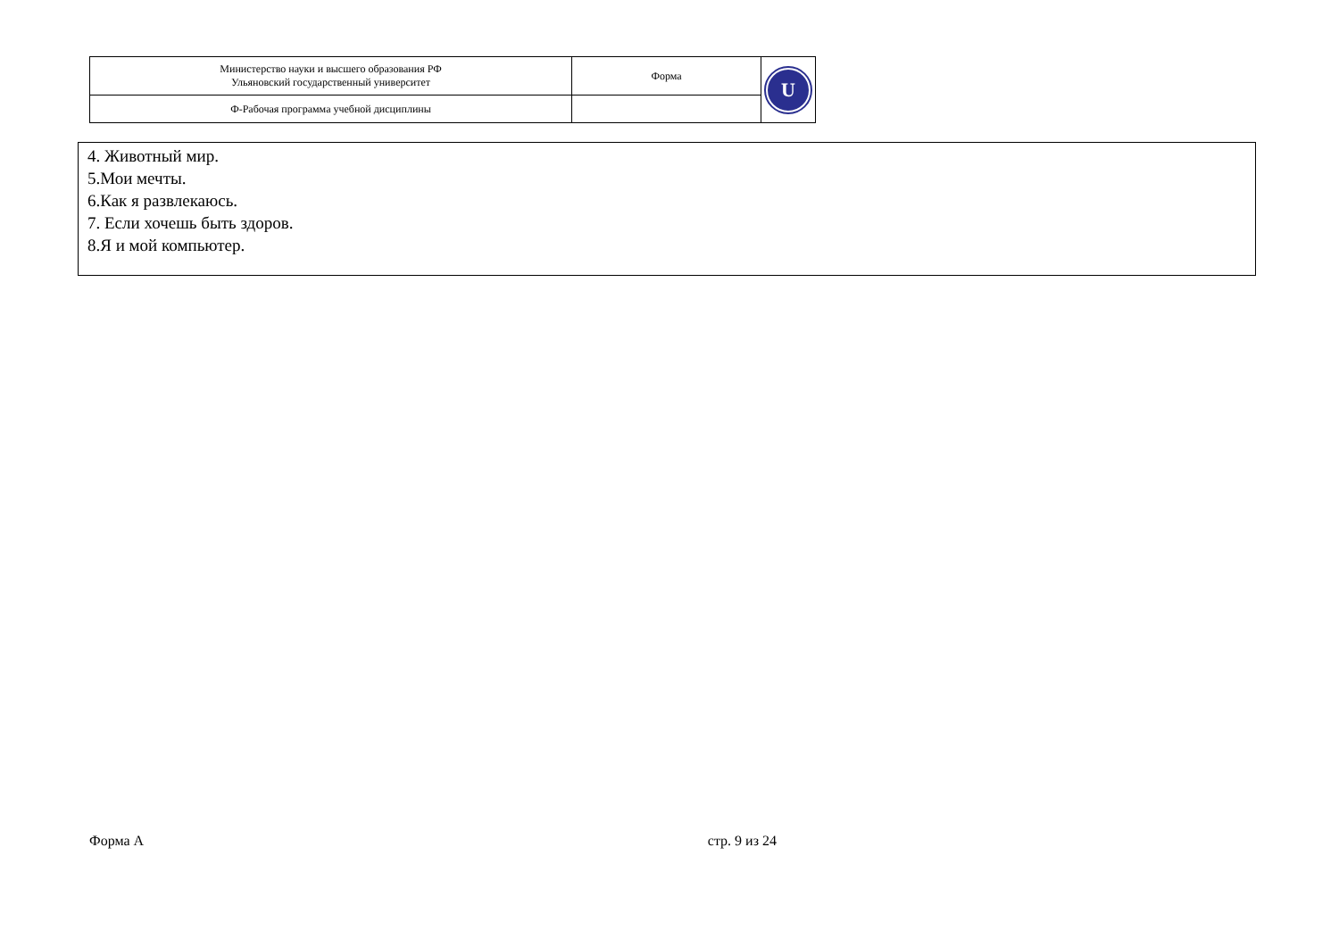| Министерство науки и высшего образования РФ Ульяновский государственный университет | Форма | U |
| Ф-Рабочая программа учебной дисциплины | | |
4. Животный мир.
5.Мои мечты.
6.Как я развлекаюсь.
7. Если хочешь быть здоров.
8.Я и мой компьютер.
Форма А стр. 9 из 24